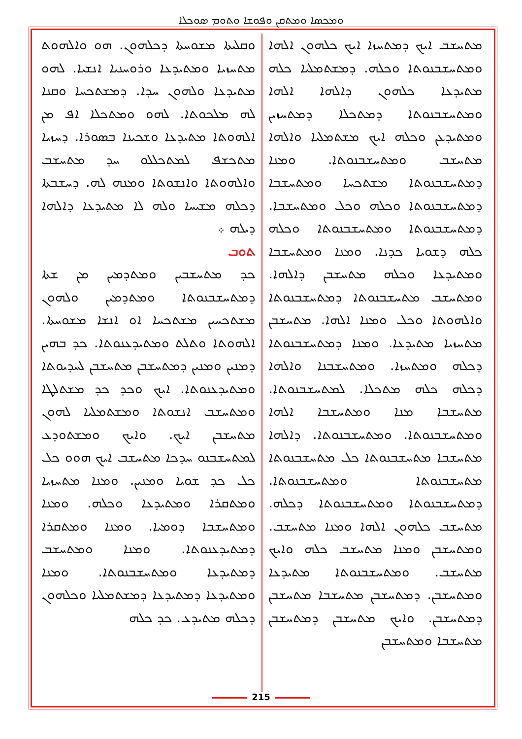ܘܡܟܣܐ ܘܡܬܩܢ ܘܦܘܫܐ ܘܬܘܡ ܣܘܟܠܐ
ܘܩܠܝܬܐ ܡܫܘܚܬܐ ܕܟܠܗܘܢ. ܗܘ ܘܐܠܗܘܬ ܡܬܚܙܝܐ ܘܡܬܝܕܥܐ ܘܪܘܚܢܝܐ ܐܢܫܝܐ. ܠܗܘ ܡܬܝܕܥܐ ܘܠܗܘܢ ܚܕܐ. ܕܡܫܬܟܚܐ ܘܩܢܐ ܠܗ ܡܠܟܘܬܐ. ܠܗܘ ܘܡܬܟܠܐ ܐܦ ܡܢ ܐܠܗܘܬܐ ܡܬܝܕܥܐ ܘܫܟܝܢܐ ܒܣܘܪܐ. ܕܚܙܝܐ ܡܬܟܫܦ ܠܡܬܟܠܠܘ ܚܕ ܡܬܚܫܒ ܘܐܠܗܘܬܐ ܘܐܢܫܘܬܐ ܘܡܢܗ ܠܗ. ܕܚܫܒܬܐ ܕܟܠܗ ܡܫܝܚܐ ܘܠܗ ܠܐ ܡܬܝܕܥܐ ܕܐܠܗܐ ܕܝܠܗ ܀
ܬܘܒ
ܟܕ ܡܬܚܫܒܝܢ ܘܡܬܕܡܝܢ ܡܢ ܫܬܐ ܕܡܬܚܫܒܢܘܬܐ ܘܡܬܕܡܝܢ ܘܠܗܘܢ ܡܫܬܟܚܝܢ ܡܫܬܟܚܐ ܐܘ ܐܢܫܐ ܡܫܘܚܬܐ. ܐܠܗܘܬܐ ܘܬܠܬ ܘܡܬܝܕܥܢܘܬܐ. ܟܕ ܒܗܝܢ ܕܡܢܝܢ ܘܡܢܝܢ ܕܡܬܚܫܒܢ ܡܬܚܫܒܢ ܠܚܕܝܘܬܐ ܘܡܬܝܕܥܢܘܬܐ. ܐܝܟ ܘܟܕ ܟܕ ܡܫܬܠܛܐ ܘܡܬܚܫܒ ܐܢܫܘܬܐ ܘܡܫܬܡܠܝܐ ܠܗܘܢ ܡܬܚܫܒܢ ܐܝܟ. ܘܐܝܟ ܘܡܫܬܘܕܥ ܠܡܬܚܫܒܢܘ ܚܕܟܐ ܡܬܚܫܒ ܐܝܟ ܗܘܘ ܟܠ ܟܠ ܟܕ ܫܘܝܐ ܘܡܢܝܢ. ܘܡܢܐ ܡܬܚܙܝܐ ܘܡܬܩܪܐ ܘܡܬܝܕܥܐ ܘܟܠܗ. ܘܡܢܐ ܘܡܬܚܫܒܐ ܕܘܡܝܐ. ܘܡܢܐ ܘܡܬܩܪܐ ܕܡܬܝܕܥܢܘܬܐ. ܘܡܢܐ ܘܡܬܚܫܒ ܕܡܬܝܕܥܐ ܘܡܬܚܫܒܢܘܬܐ. ܘܡܢܐ ܘܡܬܝܕܥܐ ܕܡܬܝܕܥܐ ܕܡܫܬܡܠܝܐ ܘܟܠܗܘܢ ܕܟܠܗ ܡܬܝܕܥ. ܟܕ ܟܠܗ
ܡܬܚܫܒ ܐܝܟ ܕܡܬܚܙܐ ܐܝܟ ܟܠܗܘܢ ܐܠܗܐ ܘܡܬܚܫܒܢܘܬܐ ܘܟܠܗ. ܕܡܫܬܡܠܝܐ ܟܠܗ ܡܬܝܕܥܐ ܟܠܗܘܢ ܕܐܠܗܐ ܐܠܗܐ ܘܡܬܚܫܒܢܘܬܐ ܕܡܬܟܠܐ ܕܡܬܚܙܝܢ ܘܡܬܝܕܥܢ ܘܟܠܗ ܐܝܟ ܡܫܬܡܠܝܐ ܘܐܠܗܐ ܡܬܚܫܒ ܘܡܬܚܫܒܢܘܬܐ. ܘܡܢܐ ܕܡܬܚܫܒܢܘܬܐ ܡܫܬܟܚܐ ܘܡܬܚܫܒܐ ܕܡܬܚܫܒܢܘܬܐ ܘܟܠܗ ܘܟܠ ܘܡܬܚܫܒܐ. ܕܡܬܚܫܒܢܘܬܐ ܘܡܬܚܫܒܢܘܬܐ ܘܟܠܗ ܟܠܗ ܕܫܘܝܐ ܟܕܢܐ. ܘܡܢܐ ܘܡܬܚܫܒܐ ܘܡܬܝܕܥܐ ܘܟܠܗ ܡܬܚܫܒܢ ܕܐܠܗܐ. ܘܡܬܚܫܒ ܡܬܚܫܒܢܘܬܐ ܕܡܬܚܫܒܢܘܬܐ ܘܐܠܗܘܬܐ ܘܟܠ ܘܡܢܐ ܐܠܗܐ. ܡܬܚܫܒܢ ܡܬܚܙܝܐ ܡܬܝܕܥܐ. ܘܡܢܐ ܕܡܬܚܫܒܢܘܬܐ ܕܟܠܗ ܘܡܬܚܙܐ. ܘܡܬܚܫܒܢܐ ܘܐܠܗܐ ܕܟܠܗ ܟܠܗ ܡܬܟܠܐ. ܠܡܬܚܫܒܢܘܬܐ. ܡܬܚܫܒܐ ܡܢܐ ܘܡܬܚܫܒܐ ܐܠܗܐ ܘܡܬܚܫܒܢܘܬܐ. ܘܡܬܚܫܒܢܘܬܐ. ܕܐܠܗܐ ܡܬܚܫܒܐ ܡܬܚܫܒܢܘܬܐ ܟܠ ܡܬܚܫܒܢܘܬܐ ܡܬܚܫܒܢܘܬܐ ܘܡܬܚܫܒܢܘܬܐ. ܕܡܬܚܫܒܢܘܬܐ ܘܡܬܚܫܒܢܘܬܐ ܕܟܠܗ. ܡܬܚܫܒ ܟܠܗܘܢ ܐܠܗܐ ܘܡܢܐ ܡܬܚܫܒ. ܘܡܬܚܫܒܢ ܘܡܢܐ ܡܬܚܫܒ ܟܠܗ ܘܐܝܟ ܡܬܚܫܒ. ܘܡܬܚܫܒܢܘܬܐ ܡܬܝܕܥܐ ܘܡܬܚܫܒܢ. ܕܡܬܚܫܒܢ ܡܬܚܫܒܐ ܡܬܚܫܒܢ ܕܡܬܚܫܒܢ. ܘܐܝܟ ܡܬܚܫܒܢ ܕܡܬܚܫܒܢ ܡܬܚܫܒܐ ܘܡܬܚܫܒܢ
215